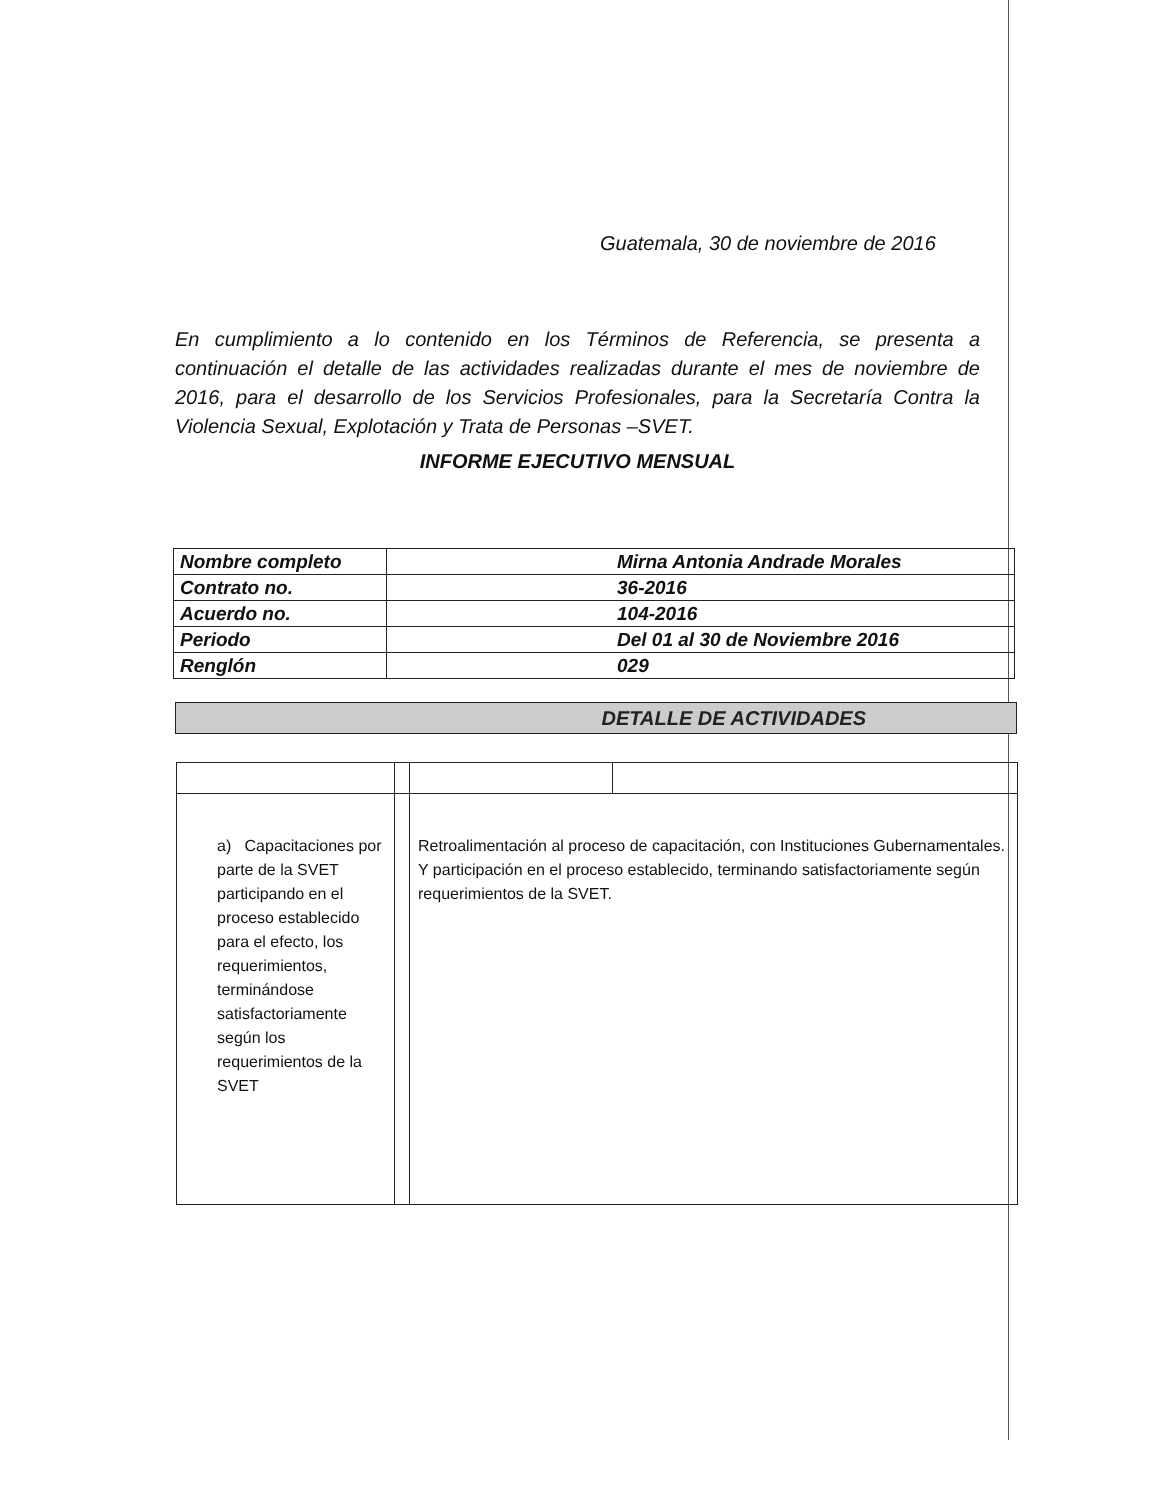Guatemala, 30 de noviembre de 2016
En cumplimiento a lo contenido en los Términos de Referencia, se presenta a continuación el detalle de las actividades realizadas durante el mes de noviembre de 2016, para el desarrollo de los Servicios Profesionales, para la Secretaría Contra la Violencia Sexual, Explotación y Trata de Personas –SVET.
INFORME EJECUTIVO MENSUAL
| Nombre completo | Mirna Antonia Andrade Morales |
| Contrato no. | 36-2016 |
| Acuerdo no. | 104-2016 |
| Periodo | Del 01 al 30 de Noviembre 2016 |
| Renglón | 029 |
DETALLE DE ACTIVIDADES
| a) Capacitaciones por parte de la SVET participando en el proceso establecido para el efecto, los requerimientos, terminándose satisfactoriamente según los requerimientos de la SVET | | Retroalimentación al proceso de capacitación, con Instituciones Gubernamentales. Y participación en el proceso establecido, terminando satisfactoriamente según requerimientos de la SVET. | |